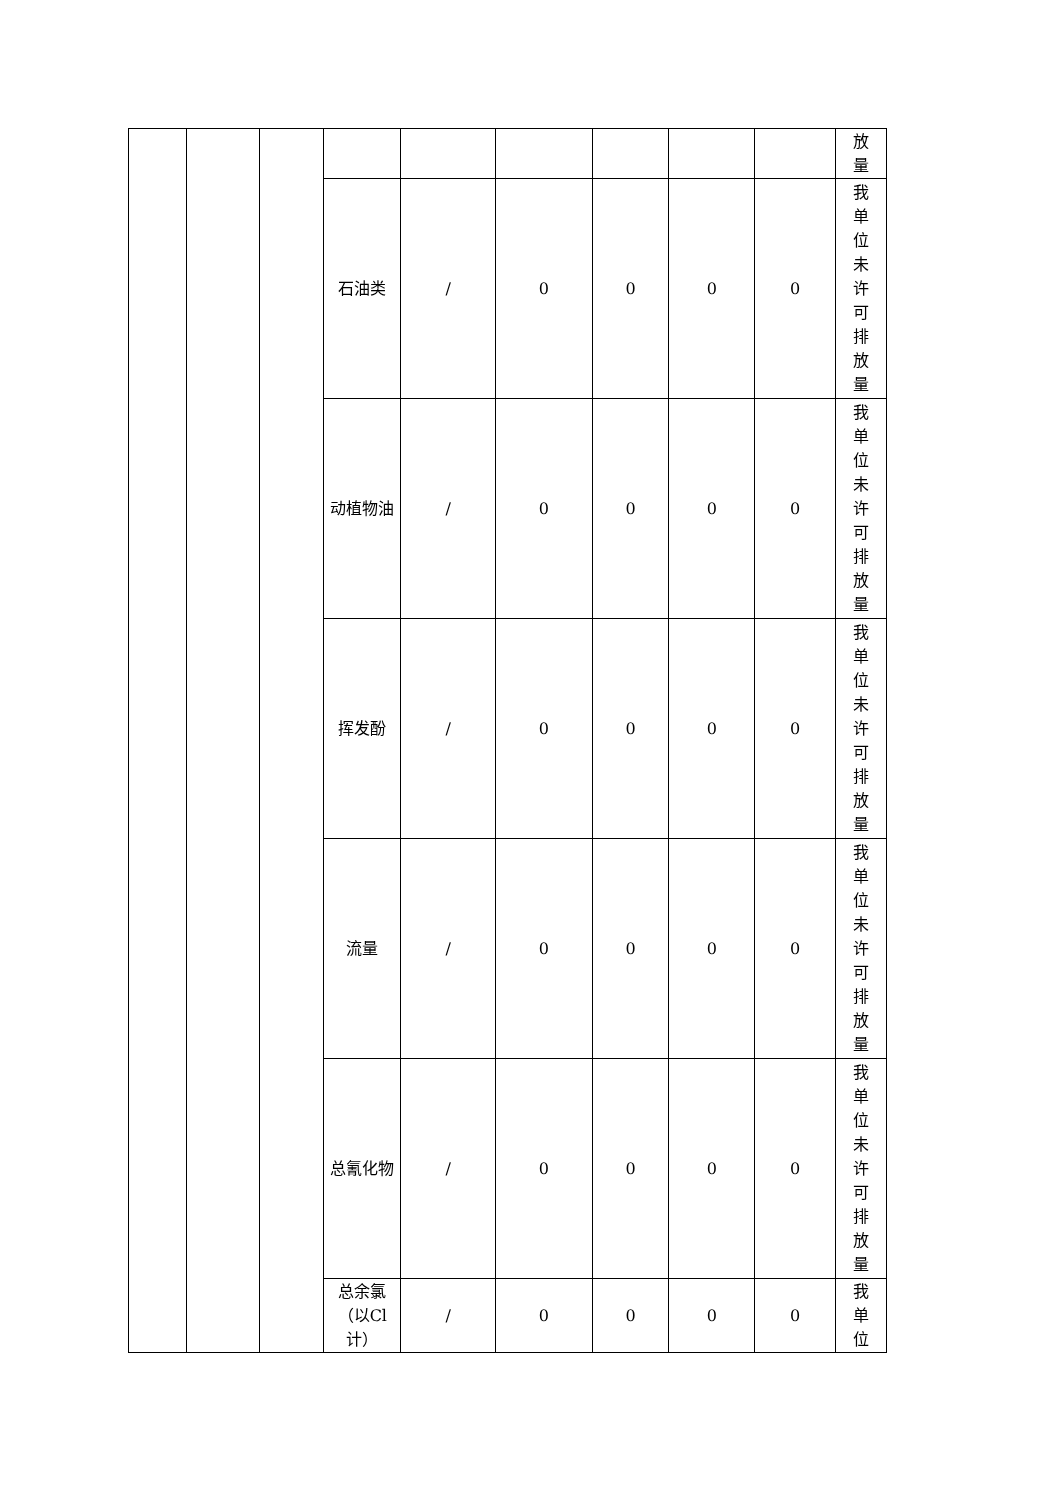| | | | | | | | | | 放量 |
| | | | 石油类 | / | 0 | 0 | 0 | 0 | 我单位未许可排放量 |
| | | | 动植物油 | / | 0 | 0 | 0 | 0 | 我单位未许可排放量 |
| | | | 挥发酚 | / | 0 | 0 | 0 | 0 | 我单位未许可排放量 |
| | | | 流量 | / | 0 | 0 | 0 | 0 | 我单位未许可排放量 |
| | | | 总氰化物 | / | 0 | 0 | 0 | 0 | 我单位未许可排放量 |
| | | | 总余氯（以Cl计） | / | 0 | 0 | 0 | 0 | 我单位 |